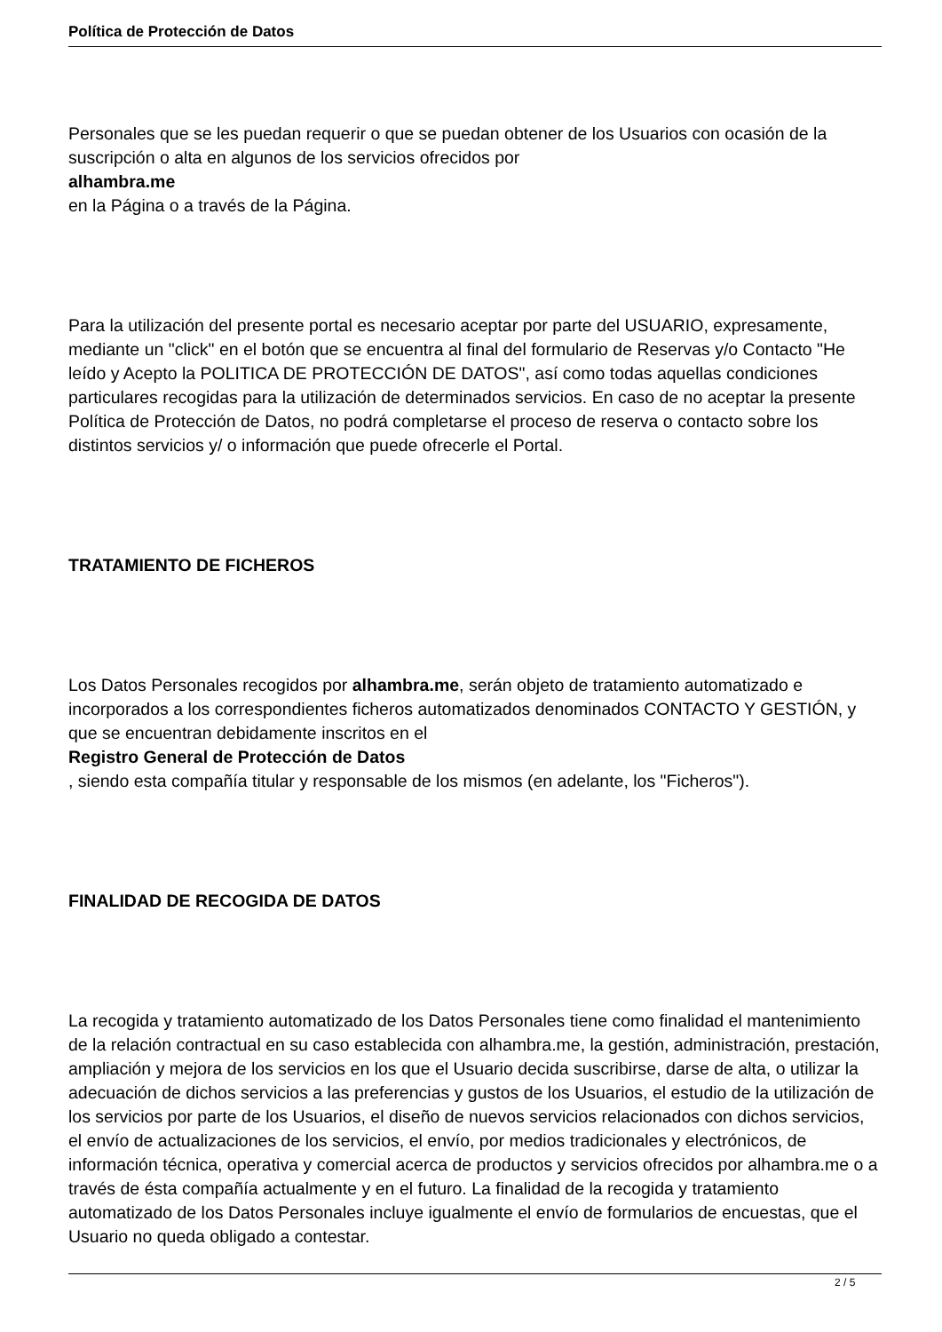Política de Protección de Datos
Personales que se les puedan requerir o que se puedan obtener de los Usuarios con ocasión de la suscripción o alta en algunos de los servicios ofrecidos por
alhambra.me
en la Página o a través de la Página.
Para la utilización del presente portal es necesario aceptar por parte del USUARIO, expresamente, mediante un "click" en el botón que se encuentra al final del formulario de Reservas y/o Contacto "He leído y Acepto la POLITICA DE PROTECCIÓN DE DATOS", así como todas aquellas condiciones particulares recogidas para la utilización de determinados servicios. En caso de no aceptar la presente Política de Protección de Datos, no podrá completarse el proceso de reserva o contacto sobre los distintos servicios y/ o información que puede ofrecerle el Portal.
TRATAMIENTO DE FICHEROS
Los Datos Personales recogidos por alhambra.me, serán objeto de tratamiento automatizado e incorporados a los correspondientes ficheros automatizados denominados CONTACTO Y GESTIÓN, y que se encuentran debidamente inscritos en el
Registro General de Protección de Datos
, siendo esta compañía titular y responsable de los mismos (en adelante, los "Ficheros").
FINALIDAD DE RECOGIDA DE DATOS
La recogida y tratamiento automatizado de los Datos Personales tiene como finalidad el mantenimiento de la relación contractual en su caso establecida con alhambra.me, la gestión, administración, prestación, ampliación y mejora de los servicios en los que el Usuario decida suscribirse, darse de alta, o utilizar la adecuación de dichos servicios a las preferencias y gustos de los Usuarios, el estudio de la utilización de los servicios por parte de los Usuarios, el diseño de nuevos servicios relacionados con dichos servicios, el envío de actualizaciones de los servicios, el envío, por medios tradicionales y electrónicos, de información técnica, operativa y comercial acerca de productos y servicios ofrecidos por alhambra.me o a través de ésta compañía actualmente y en el futuro. La finalidad de la recogida y tratamiento automatizado de los Datos Personales incluye igualmente el envío de formularios de encuestas, que el Usuario no queda obligado a contestar.
2 / 5